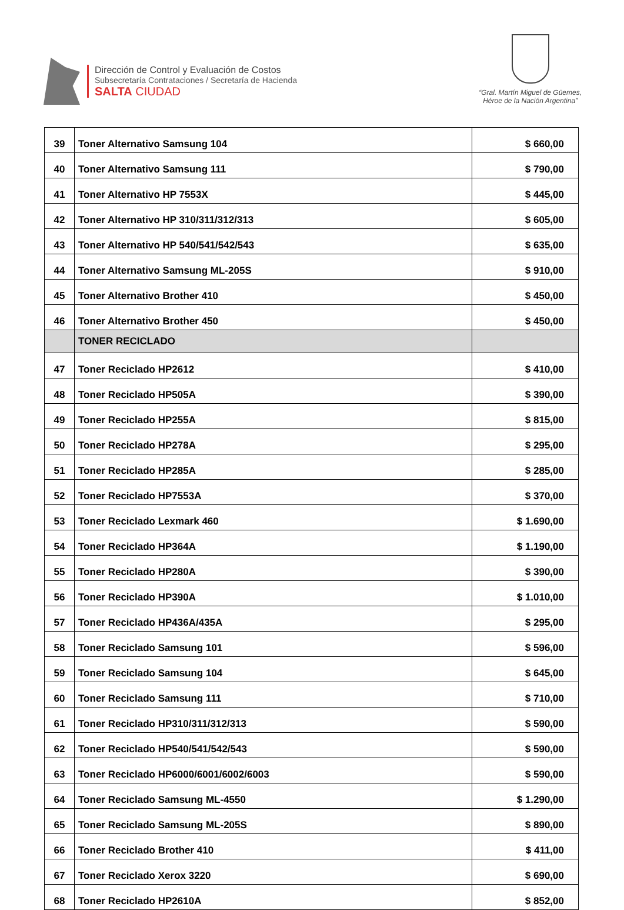Dirección de Control y Evaluación de Costos
Subsecretaría Contrataciones / Secretaría de Hacienda
SALTA CIUDAD
“Gral. Martín Miguel de Güemes,
Héroe de la Nación Argentina”
| 39 | Toner Alternativo Samsung 104 | $ 660,00 |
| 40 | Toner Alternativo Samsung 111 | $ 790,00 |
| 41 | Toner Alternativo HP 7553X | $ 445,00 |
| 42 | Toner Alternativo HP 310/311/312/313 | $ 605,00 |
| 43 | Toner Alternativo HP 540/541/542/543 | $ 635,00 |
| 44 | Toner Alternativo Samsung ML-205S | $ 910,00 |
| 45 | Toner Alternativo Brother 410 | $ 450,00 |
| 46 | Toner Alternativo Brother 450 | $ 450,00 |
| | TONER RECICLADO | |
| 47 | Toner Reciclado HP2612 | $ 410,00 |
| 48 | Toner Reciclado HP505A | $ 390,00 |
| 49 | Toner Reciclado HP255A | $ 815,00 |
| 50 | Toner Reciclado HP278A | $ 295,00 |
| 51 | Toner Reciclado HP285A | $ 285,00 |
| 52 | Toner Reciclado HP7553A | $ 370,00 |
| 53 | Toner Reciclado Lexmark 460 | $ 1.690,00 |
| 54 | Toner Reciclado HP364A | $ 1.190,00 |
| 55 | Toner Reciclado HP280A | $ 390,00 |
| 56 | Toner Reciclado HP390A | $ 1.010,00 |
| 57 | Toner Reciclado HP436A/435A | $ 295,00 |
| 58 | Toner Reciclado Samsung 101 | $ 596,00 |
| 59 | Toner Reciclado Samsung 104 | $ 645,00 |
| 60 | Toner Reciclado Samsung 111 | $ 710,00 |
| 61 | Toner Reciclado HP310/311/312/313 | $ 590,00 |
| 62 | Toner Reciclado HP540/541/542/543 | $ 590,00 |
| 63 | Toner Reciclado HP6000/6001/6002/6003 | $ 590,00 |
| 64 | Toner Reciclado Samsung ML-4550 | $ 1.290,00 |
| 65 | Toner Reciclado Samsung ML-205S | $ 890,00 |
| 66 | Toner Reciclado Brother 410 | $ 411,00 |
| 67 | Toner Reciclado Xerox 3220 | $ 690,00 |
| 68 | Toner Reciclado HP2610A | $ 852,00 |